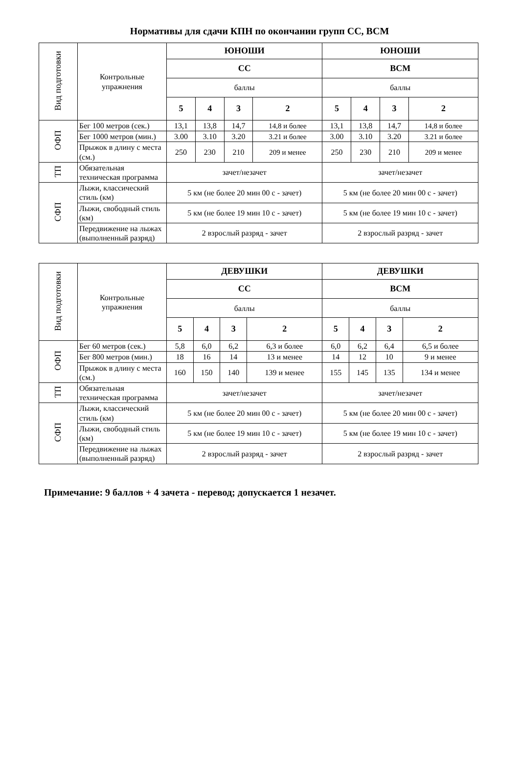Нормативы для сдачи КПН по окончании групп СС, ВСМ
| Вид подготовки | Контрольные упражнения | ЮНОШИ | | | | ЮНОШИ | | | |
| | | СС | | | | ВСМ | | | |
| | | баллы | | | | баллы | | | |
| | | 5 | 4 | 3 | 2 | 5 | 4 | 3 | 2 |
| ОФП | Бег 100 метров (сек.) | 13,1 | 13,8 | 14,7 | 14,8 и более | 13,1 | 13,8 | 14,7 | 14,8 и более |
| | Бег 1000 метров (мин.) | 3.00 | 3.10 | 3.20 | 3.21 и более | 3.00 | 3.10 | 3.20 | 3.21 и более |
| | Прыжок в длину с места (см.) | 250 | 230 | 210 | 209 и менее | 250 | 230 | 210 | 209 и менее |
| ТП | Обязательная техническая программа | зачет/незачет | | | | зачет/незачет | | | |
| СФП | Лыжи, классический стиль (км) | 5 км (не более 20 мин 00 с - зачет) | | | | 5 км (не более 20 мин 00 с - зачет) | | | |
| | Лыжи, свободный стиль (км) | 5 км (не более 19 мин 10 с - зачет) | | | | 5 км (не более 19 мин 10 с - зачет) | | | |
| | Передвижение на лыжах (выполненный разряд) | 2 взрослый разряд - зачет | | | | 2 взрослый разряд - зачет | | | |
| Вид подготовки | Контрольные упражнения | ДЕВУШКИ | | | | ДЕВУШКИ | | | |
| | | СС | | | | ВСМ | | | |
| | | баллы | | | | баллы | | | |
| | | 5 | 4 | 3 | 2 | 5 | 4 | 3 | 2 |
| ОФП | Бег 60 метров (сек.) | 5,8 | 6,0 | 6,2 | 6,3 и более | 6,0 | 6,2 | 6,4 | 6,5 и более |
| | Бег 800 метров (мин.) | 18 | 16 | 14 | 13 и менее | 14 | 12 | 10 | 9 и менее |
| | Прыжок в длину с места (см.) | 160 | 150 | 140 | 139 и менее | 155 | 145 | 135 | 134 и менее |
| ТП | Обязательная техническая программа | зачет/незачет | | | | зачет/незачет | | | |
| СФП | Лыжи, классический стиль (км) | 5 км (не более 20 мин 00 с - зачет) | | | | 5 км (не более 20 мин 00 с - зачет) | | | |
| | Лыжи, свободный стиль (км) | 5 км (не более 19 мин 10 с - зачет) | | | | 5 км (не более 19 мин 10 с - зачет) | | | |
| | Передвижение на лыжах (выполненный разряд) | 2 взрослый разряд - зачет | | | | 2 взрослый разряд - зачет | | | |
Примечание: 9 баллов + 4 зачета - перевод; допускается 1 незачет.